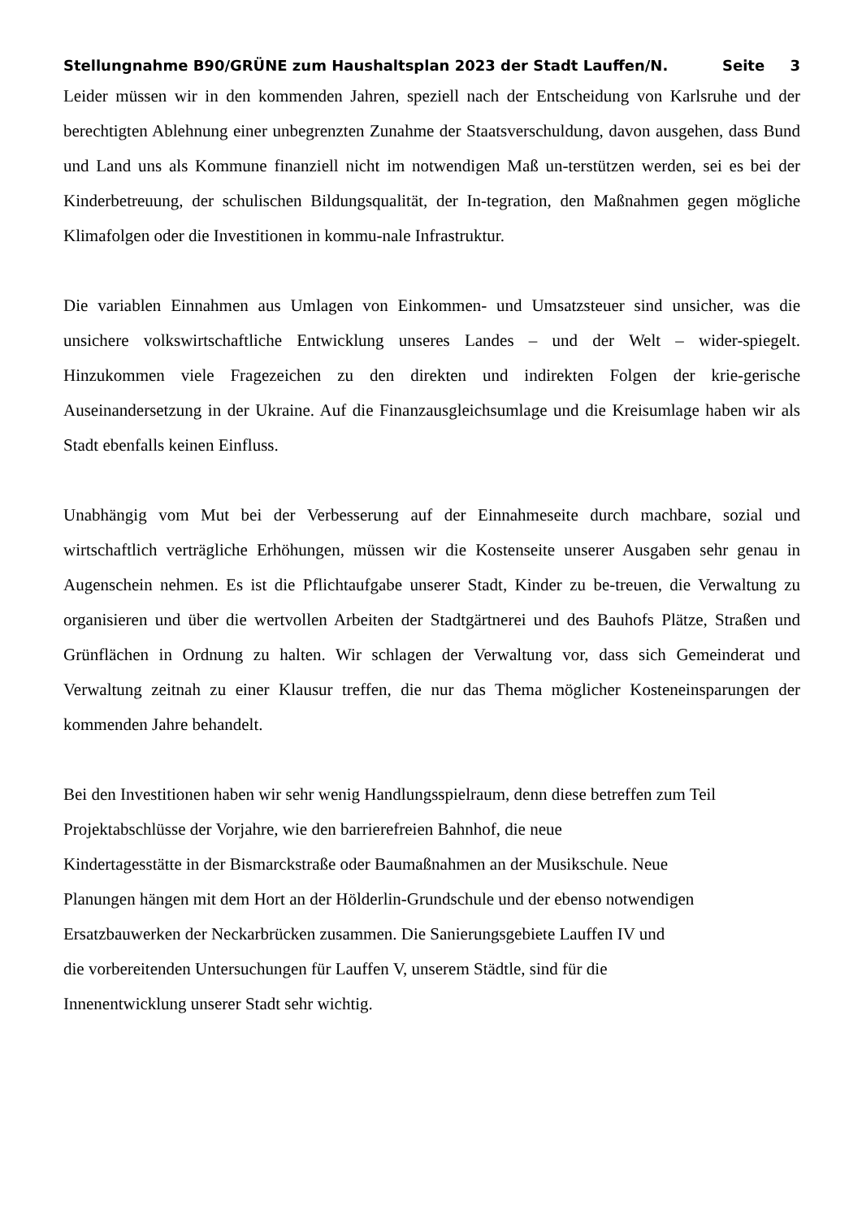Stellungnahme B90/GRÜNE zum Haushaltsplan 2023 der Stadt Lauffen/N. Seite 3
Leider müssen wir in den kommenden Jahren, speziell nach der Entscheidung von Karlsruhe und der berechtigten Ablehnung einer unbegrenzten Zunahme der Staatsverschuldung, davon ausgehen, dass Bund und Land uns als Kommune finanziell nicht im notwendigen Maß un-terstützen werden, sei es bei der Kinderbetreuung, der schulischen Bildungsqualität, der In-tegration, den Maßnahmen gegen mögliche Klimafolgen oder die Investitionen in kommu-nale Infrastruktur.
Die variablen Einnahmen aus Umlagen von Einkommen- und Umsatzsteuer sind unsicher, was die unsichere volkswirtschaftliche Entwicklung unseres Landes – und der Welt – wider-spiegelt. Hinzukommen viele Fragezeichen zu den direkten und indirekten Folgen der krie-gerische Auseinandersetzung in der Ukraine. Auf die Finanzausgleichsumlage und die Kreisumlage haben wir als Stadt ebenfalls keinen Einfluss.
Unabhängig vom Mut bei der Verbesserung auf der Einnahmeseite durch machbare, sozial und wirtschaftlich verträgliche Erhöhungen, müssen wir die Kostenseite unserer Ausgaben sehr genau in Augenschein nehmen. Es ist die Pflichtaufgabe unserer Stadt, Kinder zu be-treuen, die Verwaltung zu organisieren und über die wertvollen Arbeiten der Stadtgärtnerei und des Bauhofs Plätze, Straßen und Grünflächen in Ordnung zu halten. Wir schlagen der Verwaltung vor, dass sich Gemeinderat und Verwaltung zeitnah zu einer Klausur treffen, die nur das Thema möglicher Kosteneinsparungen der kommenden Jahre behandelt.
Bei den Investitionen haben wir sehr wenig Handlungsspielraum, denn diese betreffen zum Teil Projektabschlüsse der Vorjahre, wie den barrierefreien Bahnhof, die neue
Kindertagesstätte in der Bismarckstraße oder Baumaßnahmen an der Musikschule. Neue
Planungen hängen mit dem Hort an der Hölderlin-Grundschule und der ebenso notwendigen
Ersatzbauwerken der Neckarbrücken zusammen. Die Sanierungsgebiete Lauffen IV und
die vorbereitenden Untersuchungen für Lauffen V, unserem Städtle, sind für die
Innenentwicklung unserer Stadt sehr wichtig.